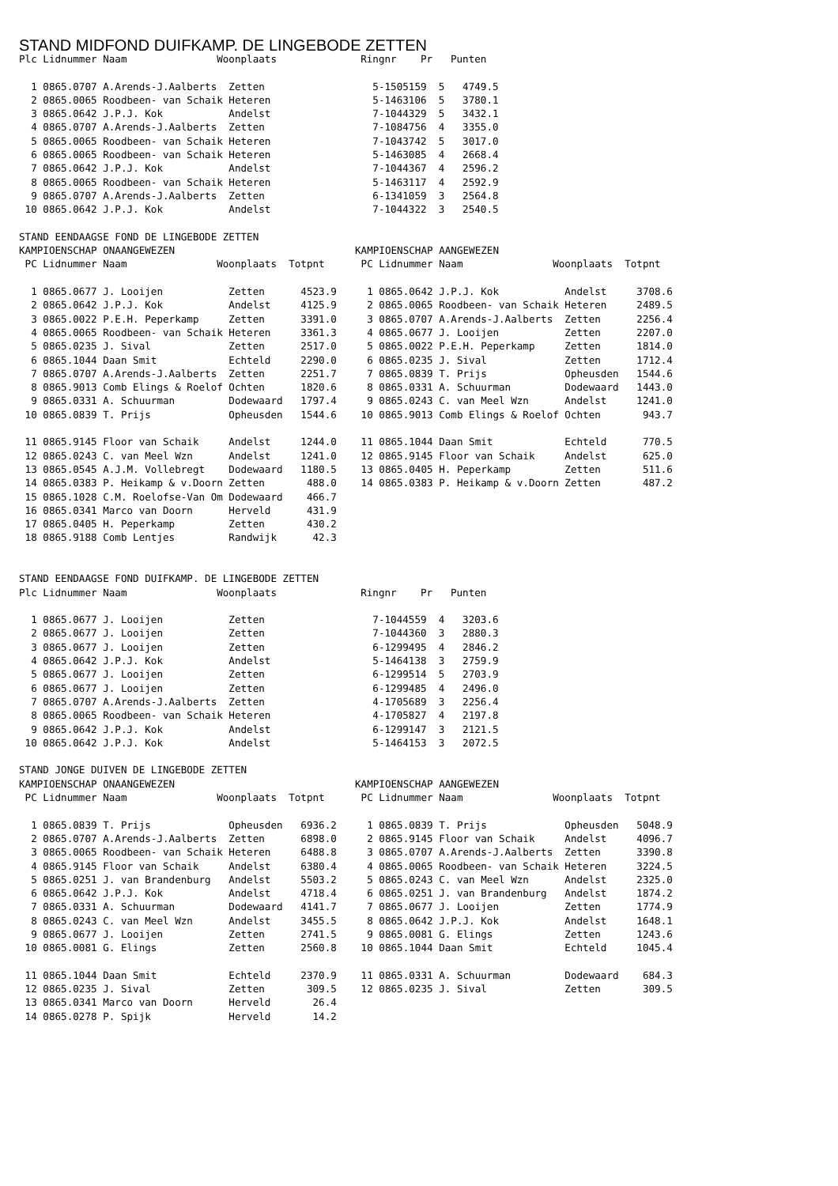STAND MIDFOND DUIFKAMP. DE LINGEBODE ZETTEN
Plc Lidnummer Naam               Woonplaats              Ringnr    Pr   Punten

  1 0865.0707 A.Arends-J.Aalberts  Zetten                  5-1505159  5   4749.5
  2 0865.0065 Roodbeen- van Schaik Heteren                 5-1463106  5   3780.1
  3 0865.0642 J.P.J. Kok           Andelst                 7-1044329  5   3432.1
  4 0865.0707 A.Arends-J.Aalberts  Zetten                  7-1084756  4   3355.0
  5 0865.0065 Roodbeen- van Schaik Heteren                 7-1043742  5   3017.0
  6 0865.0065 Roodbeen- van Schaik Heteren                 5-1463085  4   2668.4
  7 0865.0642 J.P.J. Kok           Andelst                 7-1044367  4   2596.2
  8 0865.0065 Roodbeen- van Schaik Heteren                 5-1463117  4   2592.9
  9 0865.0707 A.Arends-J.Aalberts  Zetten                  6-1341059  3   2564.8
 10 0865.0642 J.P.J. Kok           Andelst                 7-1044322  3   2540.5

STAND EENDAAGSE FOND DE LINGEBODE ZETTEN
KAMPIOENSCHAP ONAANGEWEZEN
 PC Lidnummer Naam               Woonplaats  Totpnt

  1 0865.0677 J. Looijen           Zetten      4523.9
  2 0865.0642 J.P.J. Kok           Andelst     4125.9
  3 0865.0022 P.E.H. Peperkamp     Zetten      3391.0
  4 0865.0065 Roodbeen- van Schaik Heteren     3361.3
  5 0865.0235 J. Sival             Zetten      2517.0
  6 0865.1044 Daan Smit            Echteld     2290.0
  7 0865.0707 A.Arends-J.Aalberts  Zetten      2251.7
  8 0865.9013 Comb Elings & Roelof Ochten      1820.6
  9 0865.0331 A. Schuurman         Dodewaard   1797.4
 10 0865.0839 T. Prijs             Opheusden   1544.6

 11 0865.9145 Floor van Schaik     Andelst     1244.0
 12 0865.0243 C. van Meel Wzn      Andelst     1241.0
 13 0865.0545 A.J.M. Vollebregt    Dodewaard   1180.5
 14 0865.0383 P. Heikamp & v.Doorn Zetten       488.0
 15 0865.1028 C.M. Roelofse-Van Om Dodewaard    466.7
 16 0865.0341 Marco van Doorn      Herveld      431.9
 17 0865.0405 H. Peperkamp         Zetten       430.2
 18 0865.9188 Comb Lentjes         Randwijk      42.3
KAMPIOENSCHAP AANGEWEZEN
 PC Lidnummer Naam               Woonplaats  Totpnt

  1 0865.0642 J.P.J. Kok           Andelst     3708.6
  2 0865.0065 Roodbeen- van Schaik Heteren     2489.5
  3 0865.0707 A.Arends-J.Aalberts  Zetten      2256.4
  4 0865.0677 J. Looijen           Zetten      2207.0
  5 0865.0022 P.E.H. Peperkamp     Zetten      1814.0
  6 0865.0235 J. Sival             Zetten      1712.4
  7 0865.0839 T. Prijs             Opheusden   1544.6
  8 0865.0331 A. Schuurman         Dodewaard   1443.0
  9 0865.0243 C. van Meel Wzn      Andelst     1241.0
 10 0865.9013 Comb Elings & Roelof Ochten       943.7

 11 0865.1044 Daan Smit            Echteld      770.5
 12 0865.9145 Floor van Schaik     Andelst      625.0
 13 0865.0405 H. Peperkamp         Zetten       511.6
 14 0865.0383 P. Heikamp & v.Doorn Zetten       487.2
STAND EENDAAGSE FOND DUIFKAMP. DE LINGEBODE ZETTEN
Plc Lidnummer Naam               Woonplaats              Ringnr    Pr   Punten

  1 0865.0677 J. Looijen           Zetten                  7-1044559  4   3203.6
  2 0865.0677 J. Looijen           Zetten                  7-1044360  3   2880.3
  3 0865.0677 J. Looijen           Zetten                  6-1299495  4   2846.2
  4 0865.0642 J.P.J. Kok           Andelst                 5-1464138  3   2759.9
  5 0865.0677 J. Looijen           Zetten                  6-1299514  5   2703.9
  6 0865.0677 J. Looijen           Zetten                  6-1299485  4   2496.0
  7 0865.0707 A.Arends-J.Aalberts  Zetten                  4-1705689  3   2256.4
  8 0865.0065 Roodbeen- van Schaik Heteren                 4-1705827  4   2197.8
  9 0865.0642 J.P.J. Kok           Andelst                 6-1299147  3   2121.5
 10 0865.0642 J.P.J. Kok           Andelst                 5-1464153  3   2072.5

STAND JONGE DUIVEN DE LINGEBODE ZETTEN
KAMPIOENSCHAP ONAANGEWEZEN
 PC Lidnummer Naam               Woonplaats  Totpnt

  1 0865.0839 T. Prijs             Opheusden   6936.2
  2 0865.0707 A.Arends-J.Aalberts  Zetten      6898.0
  3 0865.0065 Roodbeen- van Schaik Heteren     6488.8
  4 0865.9145 Floor van Schaik     Andelst     6380.4
  5 0865.0251 J. van Brandenburg   Andelst     5503.2
  6 0865.0642 J.P.J. Kok           Andelst     4718.4
  7 0865.0331 A. Schuurman         Dodewaard   4141.7
  8 0865.0243 C. van Meel Wzn      Andelst     3455.5
  9 0865.0677 J. Looijen           Zetten      2741.5
 10 0865.0081 G. Elings            Zetten      2560.8

 11 0865.1044 Daan Smit            Echteld     2370.9
 12 0865.0235 J. Sival             Zetten       309.5
 13 0865.0341 Marco van Doorn      Herveld       26.4
 14 0865.0278 P. Spijk             Herveld       14.2
KAMPIOENSCHAP AANGEWEZEN
 PC Lidnummer Naam               Woonplaats  Totpnt

  1 0865.0839 T. Prijs             Opheusden   5048.9
  2 0865.9145 Floor van Schaik     Andelst     4096.7
  3 0865.0707 A.Arends-J.Aalberts  Zetten      3390.8
  4 0865.0065 Roodbeen- van Schaik Heteren     3224.5
  5 0865.0243 C. van Meel Wzn      Andelst     2325.0
  6 0865.0251 J. van Brandenburg   Andelst     1874.2
  7 0865.0677 J. Looijen           Zetten      1774.9
  8 0865.0642 J.P.J. Kok           Andelst     1648.1
  9 0865.0081 G. Elings            Zetten      1243.6
 10 0865.1044 Daan Smit            Echteld     1045.4

 11 0865.0331 A. Schuurman         Dodewaard    684.3
 12 0865.0235 J. Sival             Zetten       309.5